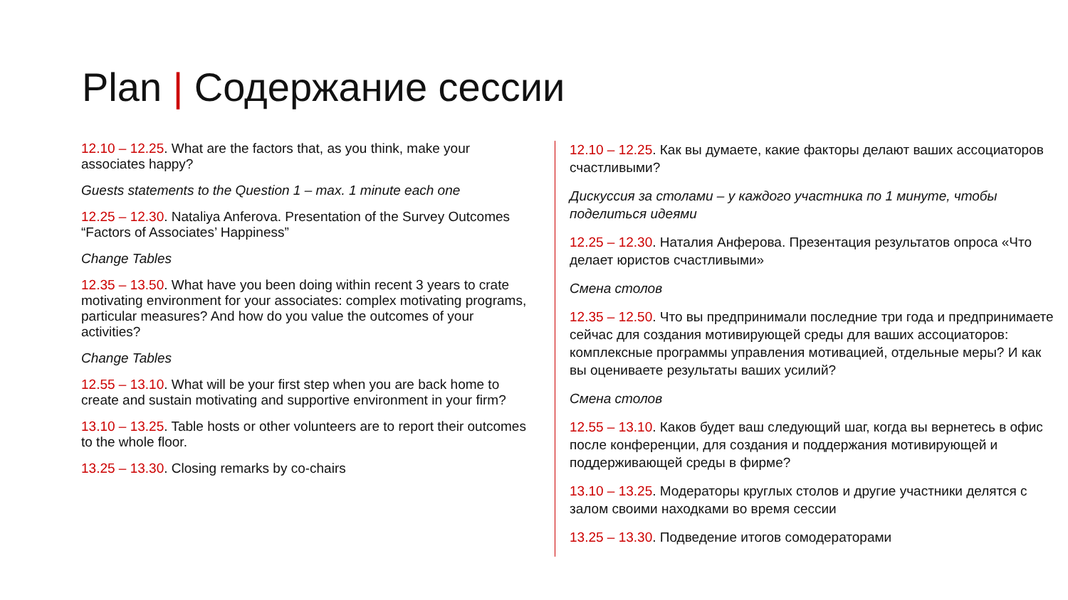Plan | Содержание сессии
12.10 – 12.25. What are the factors that, as you think, make your associates happy?
Guests statements to the Question 1 – max. 1 minute each one
12.25 – 12.30. Nataliya Anferova. Presentation of the Survey Outcomes “Factors of Associates’ Happiness”
Change Tables
12.35 – 13.50. What have you been doing within recent 3 years to crate motivating environment for your associates: complex motivating programs, particular measures? And how do you value the outcomes of your activities?
Change Tables
12.55 – 13.10. What will be your first step when you are back home to create and sustain motivating and supportive environment in your firm?
13.10 – 13.25. Table hosts or other volunteers are to report their outcomes to the whole floor.
13.25 – 13.30. Closing remarks by co-chairs
12.10 – 12.25. Как вы думаете, какие факторы делают ваших ассоциаторов счастливыми?
Дискуссия за столами – у каждого участника по 1 минуте, чтобы поделиться идеями
12.25 – 12.30. Наталия Анферова. Презентация результатов опроса «Что делает юристов счастливыми»
Смена столов
12.35 – 12.50. Что вы предпринимали последние три года и предпринимаете сейчас для создания мотивирующей среды для ваших ассоциаторов: комплексные программы управления мотивацией, отдельные меры? И как вы оцениваете результаты ваших усилий?
Смена столов
12.55 – 13.10. Каков будет ваш следующий шаг, когда вы вернетесь в офис после конференции, для создания и поддержания мотивирующей и поддерживающей среды в фирме?
13.10 – 13.25. Модераторы круглых столов и другие участники делятся с залом своими находками во время сессии
13.25 – 13.30. Подведение итогов сомодераторами